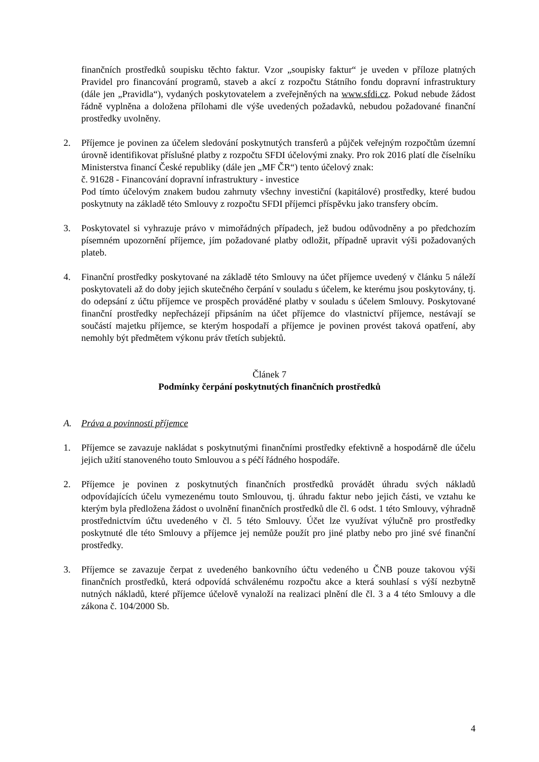finančních prostředků soupisku těchto faktur. Vzor „soupisky faktur“ je uveden v příloze platných Pravidel pro financování programů, staveb a akcí z rozpočtu Státního fondu dopravní infrastruktury (dále jen „Pravidla“), vydaných poskytovatelem a zveřejněných na www.sfdi.cz. Pokud nebude žádost řádně vyplněna a doložena přílohami dle výše uvedených požadavků, nebudou požadované finanční prostředky uvolněny.
2. Příjemce je povinen za účelem sledování poskytnutých transferů a půjček veřejným rozpočtům územní úrovně identifikovat příslušné platby z rozpočtu SFDI účelovými znaky. Pro rok 2016 platí dle číselníku Ministerstva financí České republiky (dále jen „MF ČR“) tento účelový znak:
č. 91628 - Financování dopravní infrastruktury - investice
Pod tímto účelovým znakem budou zahrnuty všechny investiční (kapitálové) prostředky, které budou poskytnuty na základě této Smlouvy z rozpočtu SFDI příjemci příspěvku jako transfery obcím.
3. Poskytovatel si vyhrazuje právo v mimořádných případech, jež budou odůvodněny a po předchozím písemném upozornění příjemce, jím požadované platby odložit, případně upravit výši požadovaných plateb.
4. Finanční prostředky poskytované na základě této Smlouvy na účet příjemce uvedený v článku 5 náleží poskytovateli až do doby jejich skutečného čerpání v souladu s účelem, ke kterému jsou poskytovány, tj. do odepsání z účtu příjemce ve prospěch prováděné platby v souladu s účelem Smlouvy. Poskytované finanční prostředky nepřecházejí připsáním na účet příjemce do vlastnictví příjemce, nestávají se součástí majetku příjemce, se kterým hospodaří a příjemce je povinen provést taková opatření, aby nemohly být předmětem výkonu práv třetích subjektů.
Článek 7
Podmínky čerpání poskytnutých finančních prostředků
A. Práva a povinnosti příjemce
1. Příjemce se zavazuje nakládat s poskytnutými finančními prostředky efektivně a hospodárně dle účelu jejich užití stanoveného touto Smlouvou a s péčí řádného hospodáře.
2. Příjemce je povinen z poskytnutých finančních prostředků provádět úhradu svých nákladů odpovídajících účelu vymezenému touto Smlouvou, tj. úhradu faktur nebo jejich části, ve vztahu ke kterým byla předložena žádost o uvolnění finančních prostředků dle čl. 6 odst. 1 této Smlouvy, výhradně prostřednictvím účtu uvedeného v čl. 5 této Smlouvy. Účet lze využívat výlučně pro prostředky poskytnuté dle této Smlouvy a příjemce jej nemůže použít pro jiné platby nebo pro jiné své finanční prostředky.
3. Příjemce se zavazuje čerpat z uvedeného bankovního účtu vedeného u ČNB pouze takovou výši finančních prostředků, která odpovídá schválenému rozpočtu akce a která souhlasí s výší nezbytně nutných nákladů, které příjemce účelově vynaloží na realizaci plnění dle čl. 3 a 4 této Smlouvy a dle zákona č. 104/2000 Sb.
4